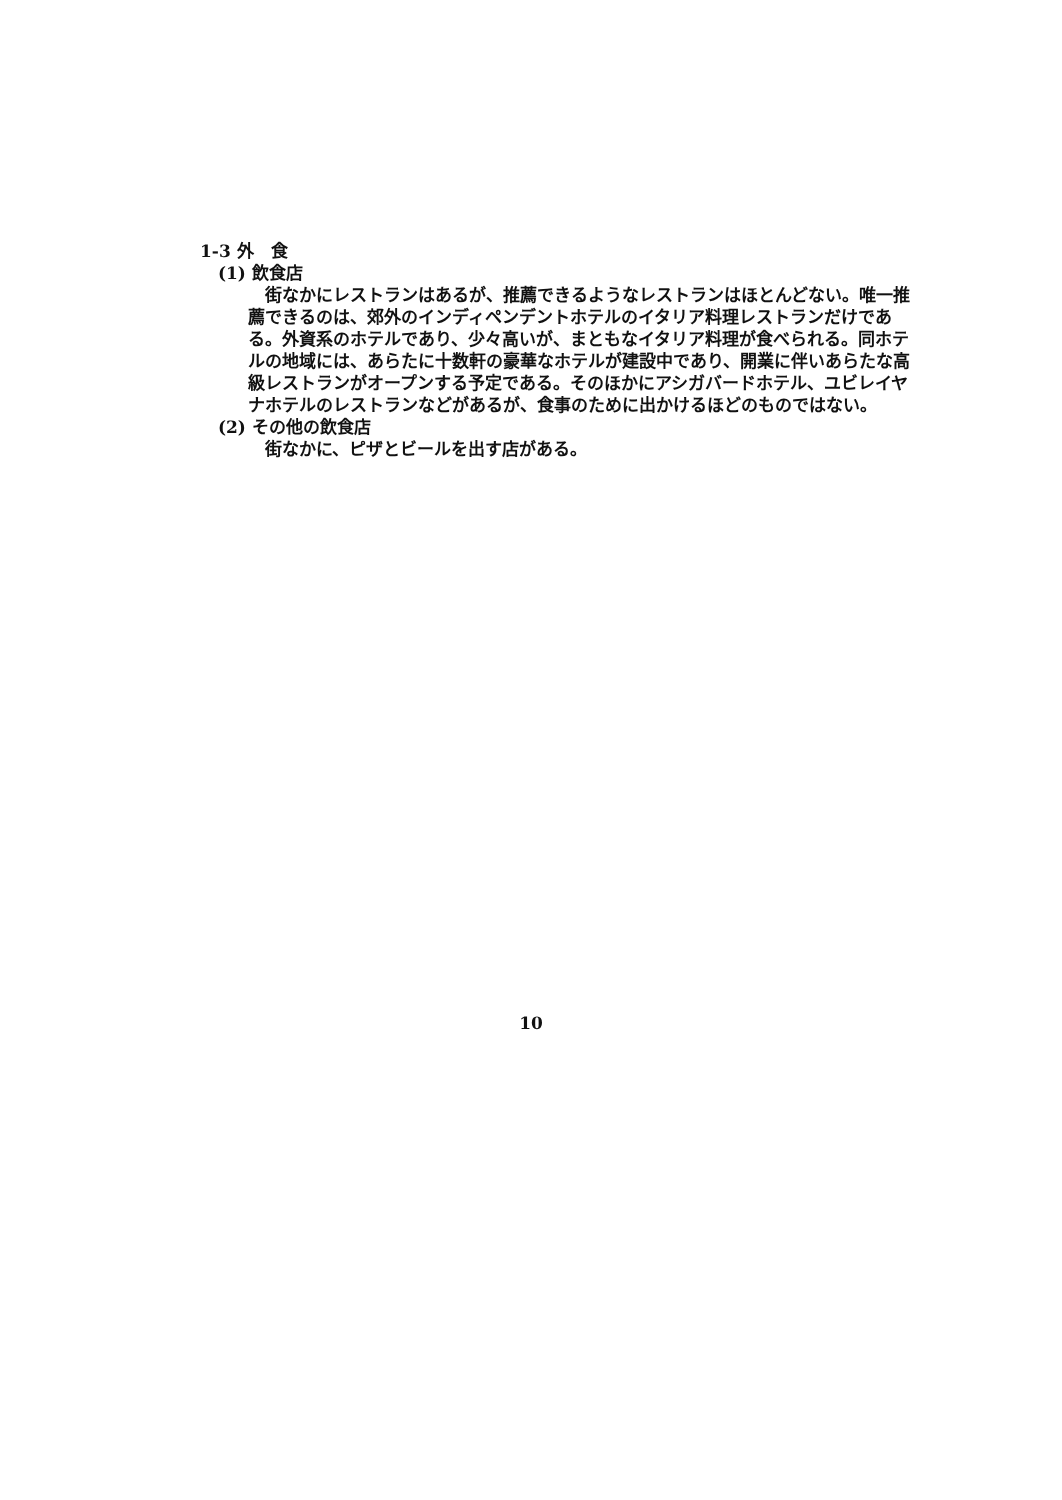1-3 外　食
(1) 飲食店
街なかにレストランはあるが、推薦できるようなレストランはほとんどない。唯一推薦できるのは、郊外のインディペンデントホテルのイタリア料理レストランだけである。外資系のホテルであり、少々高いが、まともなイタリア料理が食べられる。同ホテルの地域には、あらたに十数軒の豪華なホテルが建設中であり、開業に伴いあらたな高級レストランがオープンする予定である。そのほかにアシガバードホテル、ユビレイヤナホテルのレストランなどがあるが、食事のために出かけるほどのものではない。
(2) その他の飲食店
街なかに、ピザとビールを出す店がある。
10